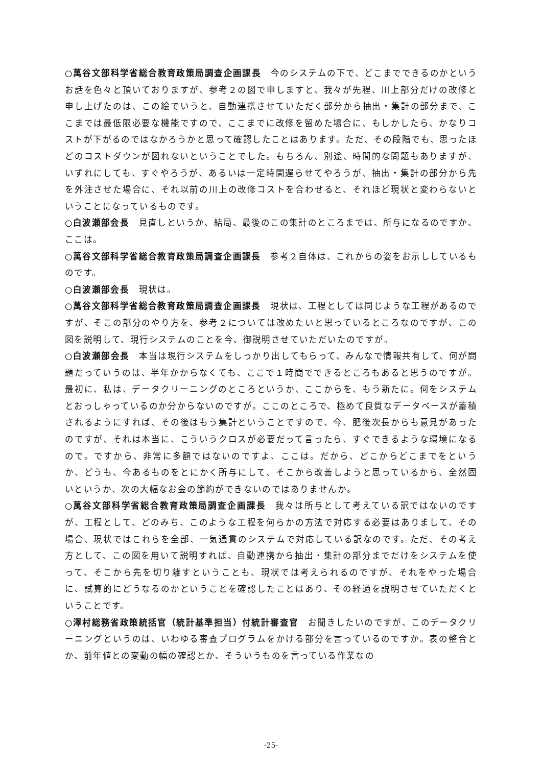○萬谷文部科学省総合教育政策局調査企画課長　今のシステムの下で、どこまでできるのかというお話を色々と頂いておりますが、参考２の図で申しますと、我々が先程、川上部分だけの改修と申し上げたのは、この絵でいうと、自動連携させていただく部分から抽出・集計の部分まで、ここまでは最低限必要な機能ですので、ここまでに改修を留めた場合に、もしかしたら、かなりコストが下がるのではなかろうかと思って確認したことはあります。ただ、その段階でも、思ったほどのコストダウンが図れないということでした。もちろん、別途、時間的な問題もありますが、いずれにしても、すぐやろうが、あるいは一定時間遅らせてやろうが、抽出・集計の部分から先を外注させた場合に、それ以前の川上の改修コストを合わせると、それほど現状と変わらないということになっているものです。
○白波瀬部会長　見直しというか、結局、最後のこの集計のところまでは、所与になるのですか、ここは。
○萬谷文部科学省総合教育政策局調査企画課長　参考２自体は、これからの姿をお示ししているものです。
○白波瀬部会長　現状は。
○萬谷文部科学省総合教育政策局調査企画課長　現状は、工程としては同じような工程があるのですが、そこの部分のやり方を、参考２については改めたいと思っているところなのですが、この図を説明して、現行システムのことを今、御説明させていただいたのですが。
○白波瀬部会長　本当は現行システムをしっかり出してもらって、みんなで情報共有して、何が問題だっていうのは、半年かからなくても、ここで１時間でできるところもあると思うのですが。最初に、私は、データクリーニングのところというか、ここからを、もう新たに。何をシステムとおっしゃっているのか分からないのですが。ここのところで、極めて良質なデータベースが蓄積されるようにすれば、その後はもう集計ということですので、今、肥後次長からも意見があったのですが、それは本当に、こういうクロスが必要だって言ったら、すぐできるような環境になるので。ですから、非常に多額ではないのですよ、ここは。だから、どこからどこまでをというか、どうも、今あるものをとにかく所与にして、そこから改善しようと思っているから、全然固いというか、次の大幅なお金の節約ができないのではありませんか。
○萬谷文部科学省総合教育政策局調査企画課長　我々は所与として考えている訳ではないのですが、工程として、どのみち、このような工程を何らかの方法で対応する必要はありまして、その場合、現状ではこれらを全部、一気通貫のシステムで対応している訳なのです。ただ、その考え方として、この図を用いて説明すれば、自動連携から抽出・集計の部分までだけをシステムを使って、そこから先を切り離すということも、現状では考えられるのですが、それをやった場合に、試算的にどうなるのかということを確認したことはあり、その経過を説明させていただくということです。
○澤村総務省政策統括官（統計基準担当）付統計審査官　お聞きしたいのですが、このデータクリーニングというのは、いわゆる審査プログラムをかける部分を言っているのですか。表の整合とか、前年値との変動の幅の確認とか、そういうものを言っている作業なの
-25-